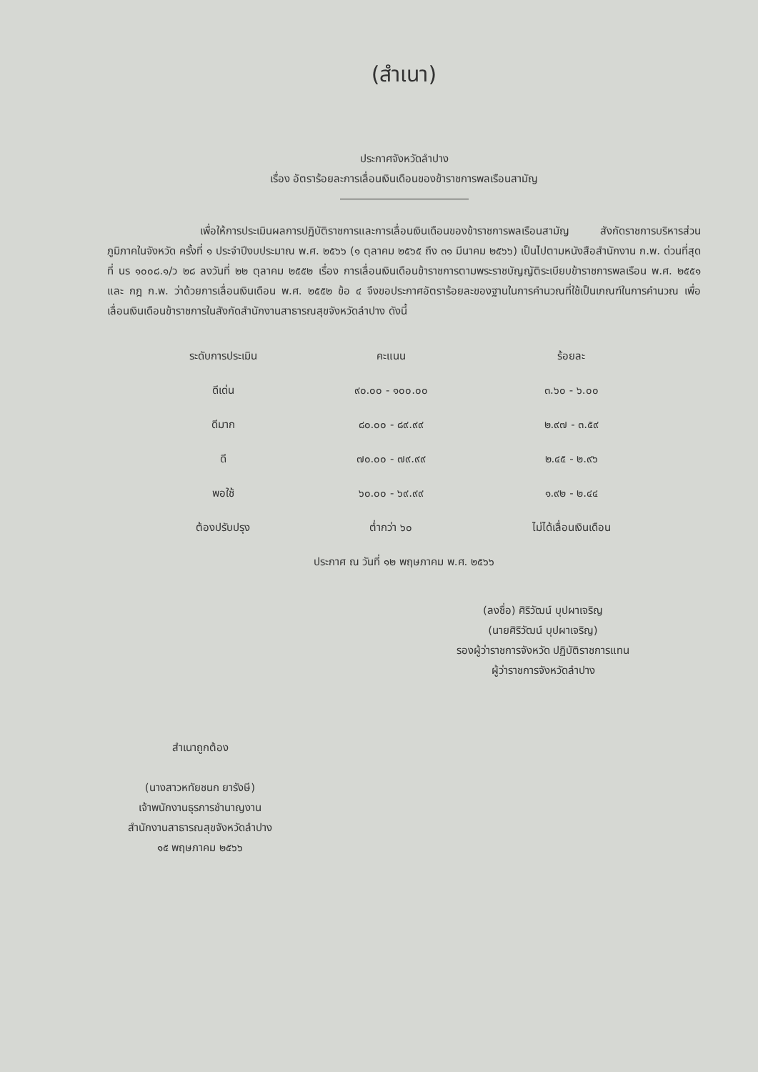(สำเนา)
ประกาศจังหวัดลำปาง
เรื่อง อัตราร้อยละการเลื่อนเงินเดือนของข้าราชการพลเรือนสามัญ
เพื่อให้การประเมินผลการปฏิบัติราชการและการเลื่อนเงินเดือนของข้าราชการพลเรือนสามัญ สังกัดราชการบริหารส่วนภูมิภาคในจังหวัด ครั้งที่ ๑ ประจำปีงบประมาณ พ.ศ. ๒๕๖๖ (๑ ตุลาคม ๒๕๖๕ ถึง ๓๑ มีนาคม ๒๕๖๖) เป็นไปตามหนังสือสำนักงาน ก.พ. ด่วนที่สุด ที่ นร ๑๐๐๘.๑/ว ๒๘ ลงวันที่ ๒๒ ตุลาคม ๒๕๕๒ เรื่อง การเลื่อนเงินเดือนข้าราชการตามพระราชบัญญัติระเบียบข้าราชการพลเรือน พ.ศ. ๒๕๕๑ และ กฎ ก.พ. ว่าด้วยการเลื่อนเงินเดือน พ.ศ. ๒๕๕๒ ข้อ ๔ จึงขอประกาศอัตราร้อยละของฐานในการคำนวณที่ใช้เป็นเกณฑ์ในการคำนวณ เพื่อเลื่อนเงินเดือนข้าราชการในสังกัดสำนักงานสาธารณสุขจังหวัดลำปาง ดังนี้
| ระดับการประเมิน | คะแนน | ร้อยละ |
| --- | --- | --- |
| ดีเด่น | ๙๐.๐๐ - ๑๐๐.๐๐ | ๓.๖๐ - ๖.๐๐ |
| ดีมาก | ๘๐.๐๐ - ๘๙.๙๙ | ๒.๙๗ - ๓.๕๙ |
| ดี | ๗๐.๐๐ - ๗๙.๙๙ | ๒.๔๕ - ๒.๙๖ |
| พอใช้ | ๖๐.๐๐ - ๖๙.๙๙ | ๑.๙๒ - ๒.๔๔ |
| ต้องปรับปรุง | ต่ำกว่า ๖๐ | ไม่ได้เลื่อนเงินเดือน |
ประกาศ ณ วันที่ ๑๒ พฤษภาคม พ.ศ. ๒๕๖๖
(ลงชื่อ) ศิริวัฒน์ บุปผาเจริญ
(นายศิริวัฒน์ บุปผาเจริญ)
รองผู้ว่าราชการจังหวัด ปฏิบัติราชการแทน
ผู้ว่าราชการจังหวัดลำปาง
สำเนาถูกต้อง
(นางสาวหทัยชนก ยารังษี)
เจ้าพนักงานธุรการชำนาญงาน
สำนักงานสาธารณสุขจังหวัดลำปาง
๑๕ พฤษภาคม ๒๕๖๖